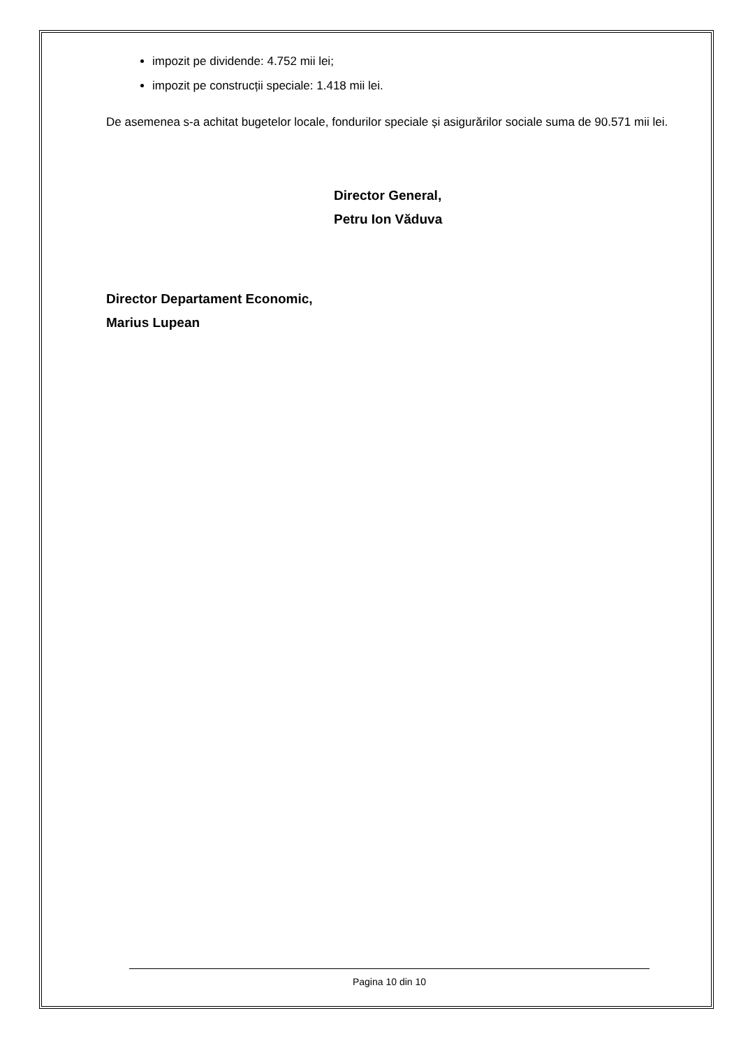impozit pe dividende: 4.752 mii lei;
impozit pe construcții speciale: 1.418 mii lei.
De asemenea s-a achitat bugetelor locale, fondurilor speciale și asigurărilor sociale suma de 90.571 mii lei.
Director General,
Petru Ion Văduva
Director Departament Economic,
Marius Lupean
Pagina 10 din 10